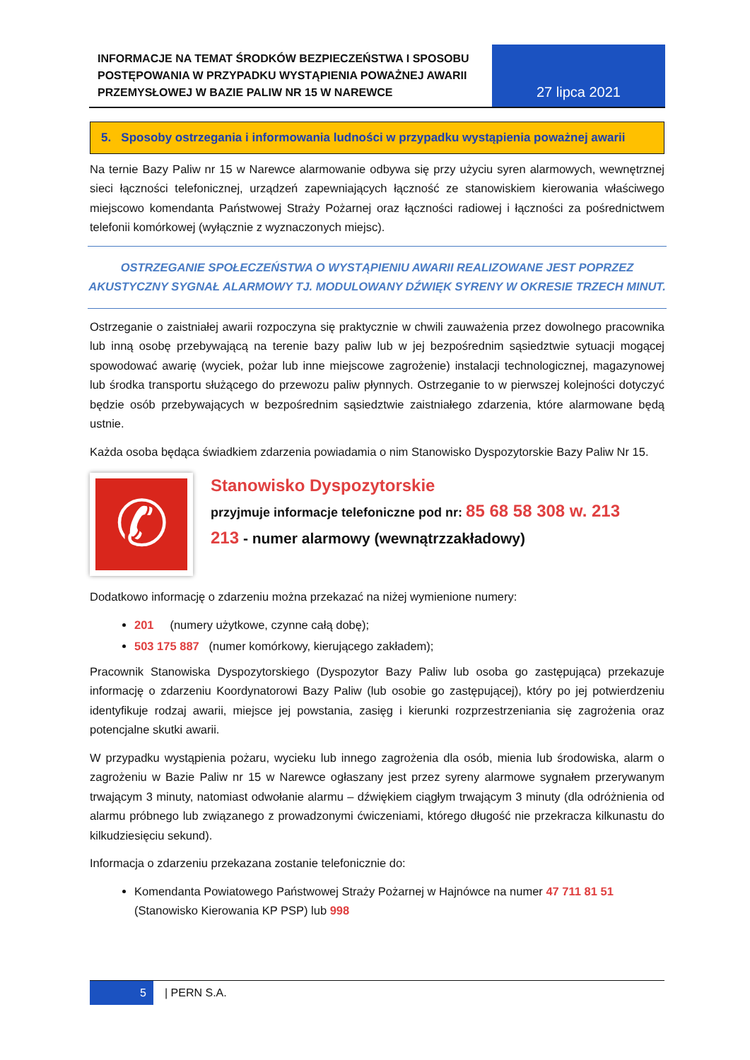INFORMACJE NA TEMAT ŚRODKÓW BEZPIECZEŃSTWA I SPOSOBU POSTĘPOWANIA W PRZYPADKU WYSTĄPIENIA POWAŻNEJ AWARII PRZEMYSŁOWEJ W BAZIE PALIW NR 15 W NAREWCE
27 lipca 2021
5. Sposoby ostrzegania i informowania ludności w przypadku wystąpienia poważnej awarii
Na ternie Bazy Paliw nr 15 w Narewce alarmowanie odbywa się przy użyciu syren alarmowych, wewnętrznej sieci łączności telefonicznej, urządzeń zapewniających łączność ze stanowiskiem kierowania właściwego miejscowo komendanta Państwowej Straży Pożarnej oraz łączności radiowej i łączności za pośrednictwem telefonii komórkowej (wyłącznie z wyznaczonych miejsc).
OSTRZEGANIE SPOŁECZEŃSTWA O WYSTĄPIENIU AWARII REALIZOWANE JEST POPRZEZ AKUSTYCZNY SYGNAŁ ALARMOWY TJ. MODULOWANY DŹWIĘK SYRENY W OKRESIE TRZECH MINUT.
Ostrzeganie o zaistniałej awarii rozpoczyna się praktycznie w chwili zauważenia przez dowolnego pracownika lub inną osobę przebywającą na terenie bazy paliw lub w jej bezpośrednim sąsiedztwie sytuacji mogącej spowodować awarię (wyciek, pożar lub inne miejscowe zagrożenie) instalacji technologicznej, magazynowej lub środka transportu służącego do przewozu paliw płynnych. Ostrzeganie to w pierwszej kolejności dotyczyć będzie osób przebywających w bezpośrednim sąsiedztwie zaistniałego zdarzenia, które alarmowane będą ustnie.
Każda osoba będąca świadkiem zdarzenia powiadamia o nim Stanowisko Dyspozytorskie Bazy Paliw Nr 15.
✆
Stanowisko Dyspozytorskie
przyjmuje informacje telefoniczne pod nr: 85 68 58 308 w. 213
213 - numer alarmowy (wewnątrzzakładowy)
Dodatkowo informację o zdarzeniu można przekazać na niżej wymienione numery:
201 (numery użytkowe, czynne całą dobę);
503 175 887 (numer komórkowy, kierującego zakładem);
Pracownik Stanowiska Dyspozytorskiego (Dyspozytor Bazy Paliw lub osoba go zastępująca) przekazuje informację o zdarzeniu Koordynatorowi Bazy Paliw (lub osobie go zastępującej), który po jej potwierdzeniu identyfikuje rodzaj awarii, miejsce jej powstania, zasięg i kierunki rozprzestrzeniania się zagrożenia oraz potencjalne skutki awarii.
W przypadku wystąpienia pożaru, wycieku lub innego zagrożenia dla osób, mienia lub środowiska, alarm o zagrożeniu w Bazie Paliw nr 15 w Narewce ogłaszany jest przez syreny alarmowe sygnałem przerywanym trwającym 3 minuty, natomiast odwołanie alarmu – dźwiękiem ciągłym trwającym 3 minuty (dla odróżnienia od alarmu próbnego lub związanego z prowadzonymi ćwiczeniami, którego długość nie przekracza kilkunastu do kilkudziesięciu sekund).
Informacja o zdarzeniu przekazana zostanie telefonicznie do:
Komendanta Powiatowego Państwowej Straży Pożarnej w Hajnówce na numer 47 711 81 51 (Stanowisko Kierowania KP PSP) lub 998
5 | PERN S.A.